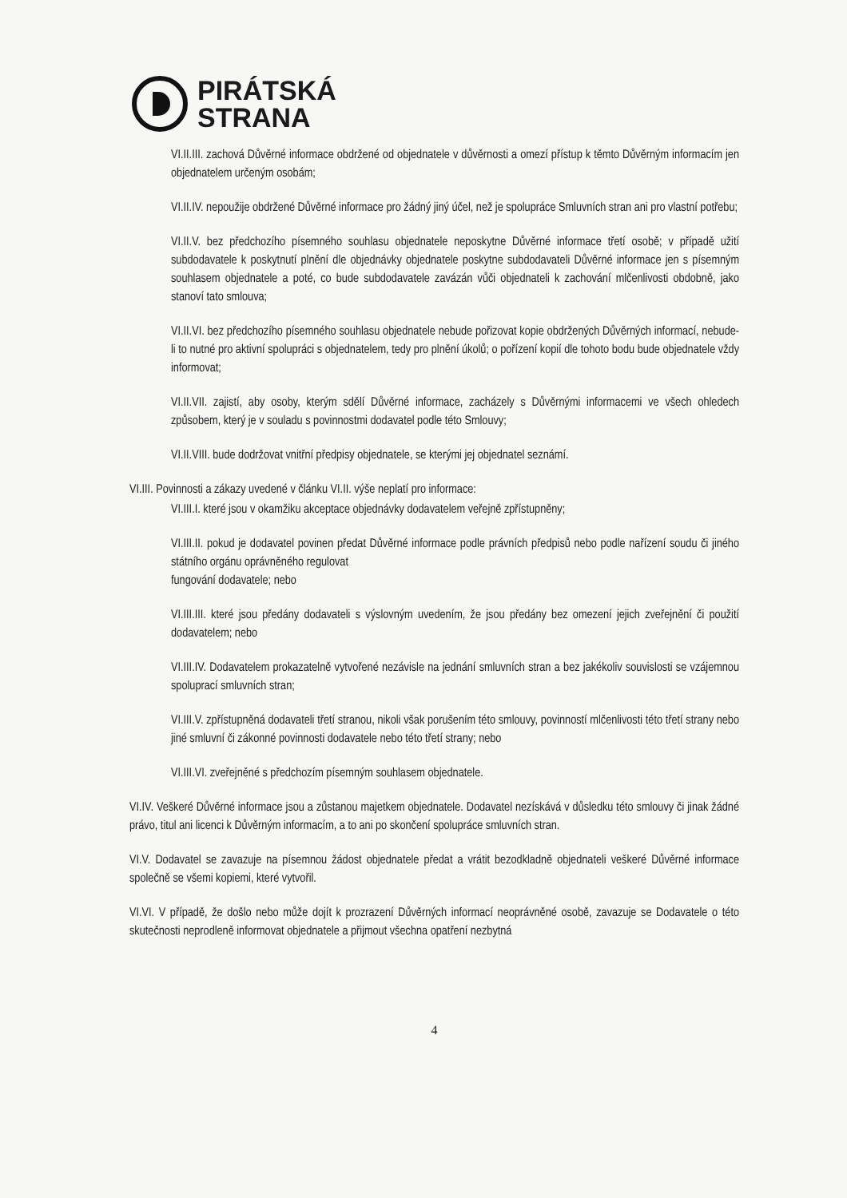PIRÁTSKÁ
STRANA
VI.II.III. zachová Důvěrné informace obdržené od objednatele v důvěrnosti a omezí přístup k těmto Důvěrným informacím jen objednatelem určeným osobám;
VI.II.IV. nepoužije obdržené Důvěrné informace pro žádný jiný účel, než je spolupráce Smluvních stran ani pro vlastní potřebu;
VI.II.V. bez předchozího písemného souhlasu objednatele neposkytne Důvěrné informace třetí osobě; v případě užití subdodavatele k poskytnutí plnění dle objednávky objednatele poskytne subdodavateli Důvěrné informace jen s písemným souhlasem objednatele a poté, co bude subdodavatele zavázán vůči objednateli k zachování mlčenlivosti obdobně, jako stanoví tato smlouva;
VI.II.VI. bez předchozího písemného souhlasu objednatele nebude pořizovat kopie obdržených Důvěrných informací, nebude-li to nutné pro aktivní spolupráci s objednatelem, tedy pro plnění úkolů; o pořízení kopií dle tohoto bodu bude objednatele vždy informovat;
VI.II.VII. zajistí, aby osoby, kterým sdělí Důvěrné informace, zacházely s Důvěrnými informacemi ve všech ohledech způsobem, který je v souladu s povinnostmi dodavatel podle této Smlouvy;
VI.II.VIII. bude dodržovat vnitřní předpisy objednatele, se kterými jej objednatel seznámí.
VI.III. Povinnosti a zákazy uvedené v článku VI.II. výše neplatí pro informace:
VI.III.I. které jsou v okamžiku akceptace objednávky dodavatelem veřejně zpřístupněny;
VI.III.II. pokud je dodavatel povinen předat Důvěrné informace podle právních předpisů nebo podle nařízení soudu či jiného státního orgánu oprávněného regulovat
fungování dodavatele; nebo
VI.III.III. které jsou předány dodavateli s výslovným uvedením, že jsou předány bez omezení jejich zveřejnění či použití dodavatelem; nebo
VI.III.IV. Dodavatelem prokazatelně vytvořené nezávisle na jednání smluvních stran a bez jakékoliv souvislosti se vzájemnou spoluprací smluvních stran;
VI.III.V. zpřístupněná dodavateli třetí stranou, nikoli však porušením této smlouvy, povinností mlčenlivosti této třetí strany nebo jiné smluvní či zákonné povinnosti dodavatele nebo této třetí strany; nebo
VI.III.VI. zveřejněné s předchozím písemným souhlasem objednatele.
VI.IV. Veškeré Důvěrné informace jsou a zůstanou majetkem objednatele. Dodavatel nezískává v důsledku této smlouvy či jinak žádné právo, titul ani licenci k Důvěrným informacím, a to ani po skončení spolupráce smluvních stran.
VI.V. Dodavatel se zavazuje na písemnou žádost objednatele předat a vrátit bezodkladně objednateli veškeré Důvěrné informace společně se všemi kopiemi, které vytvořil.
VI.VI. V případě, že došlo nebo může dojít k prozrazení Důvěrných informací neoprávněné osobě, zavazuje se Dodavatele o této skutečnosti neprodleně informovat objednatele a přijmout všechna opatření nezbytná
4